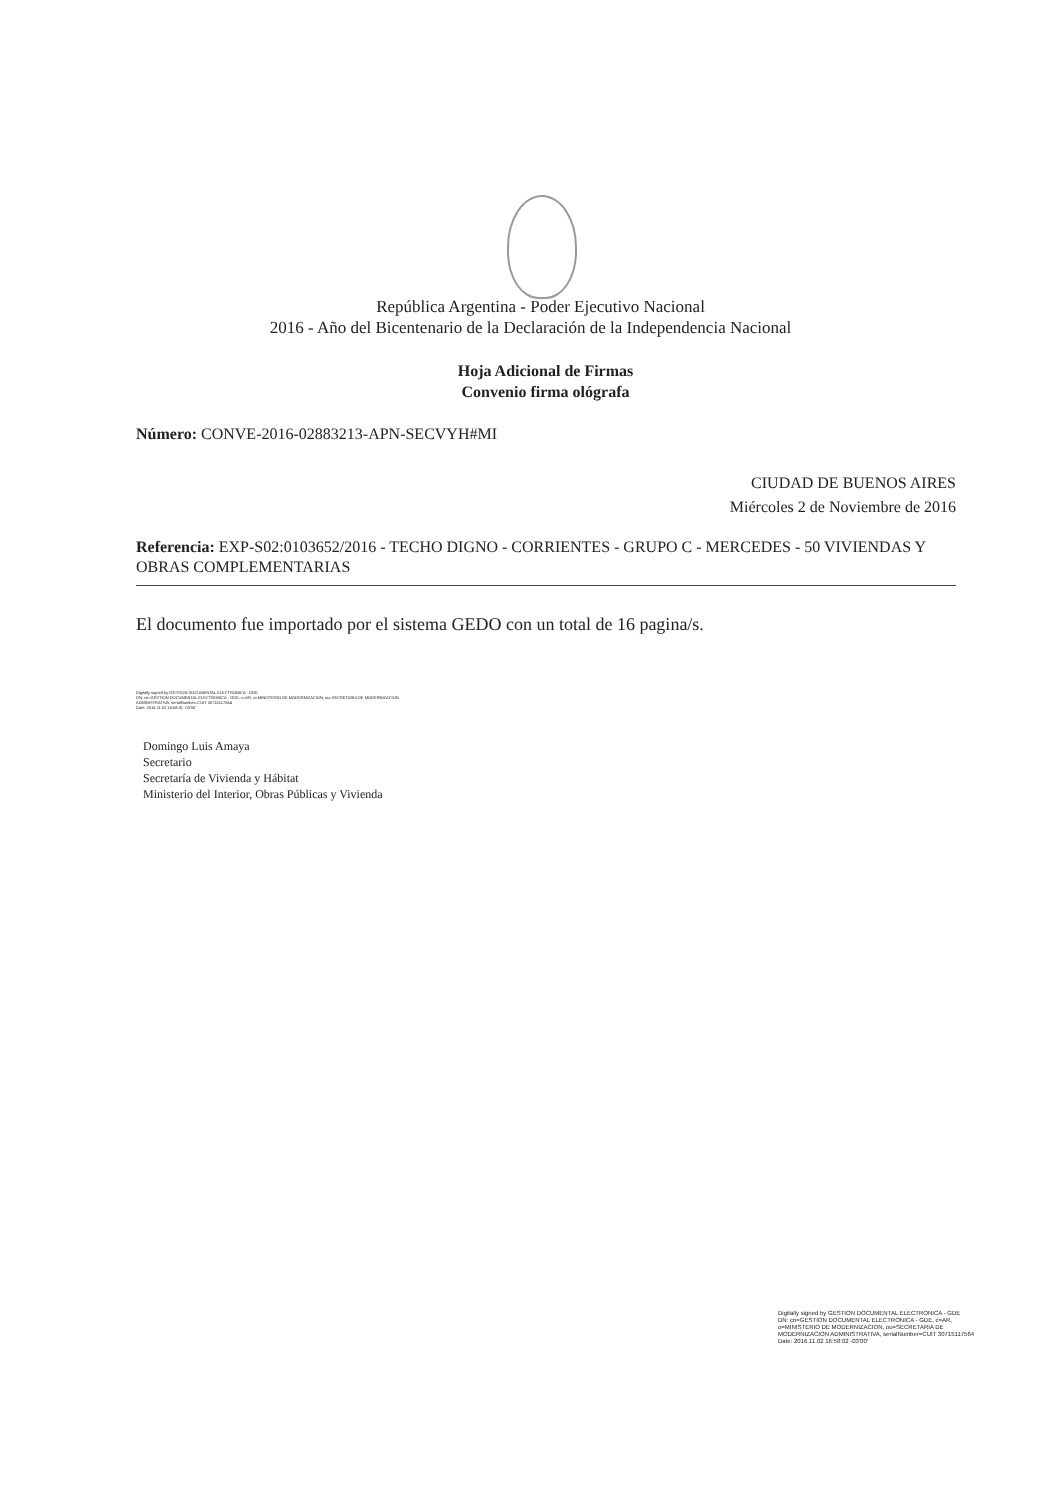República Argentina - Poder Ejecutivo Nacional
2016 - Año del Bicentenario de la Declaración de la Independencia Nacional
Hoja Adicional de Firmas
Convenio firma ológrafa
Número: CONVE-2016-02883213-APN-SECVYH#MI
CIUDAD DE BUENOS AIRES
Miércoles 2 de Noviembre de 2016
Referencia: EXP-S02:0103652/2016 - TECHO DIGNO - CORRIENTES - GRUPO C - MERCEDES - 50 VIVIENDAS Y OBRAS COMPLEMENTARIAS
El documento fue importado por el sistema GEDO con un total de 16 pagina/s.
Digitally signed by GESTION DOCUMENTAL ELECTRONICA - GDE
DN: cn=GESTION DOCUMENTAL ELECTRONICA - GDE, c=AR, o=MINISTERIO DE MODERNIZACION, ou=SECRETARIA DE MODERNIZACION
ADMINISTRATIVA, serialNumber=CUIT 30715117564
Date: 2016.11.02 16:58:01 -03'00'
Domingo Luis Amaya
Secretario
Secretaría de Vivienda y Hábitat
Ministerio del Interior, Obras Públicas y Vivienda
Digitally signed by GESTION DOCUMENTAL ELECTRONICA - GDE
DN: cn=GESTION DOCUMENTAL ELECTRONICA - GDE, c=AR, o=MINISTERIO DE MODERNIZACION, ou=SECRETARIA DE MODERNIZACION ADMINISTRATIVA, serialNumber=CUIT 30715117564
Date: 2016.11.02 16:58:02 -03'00'